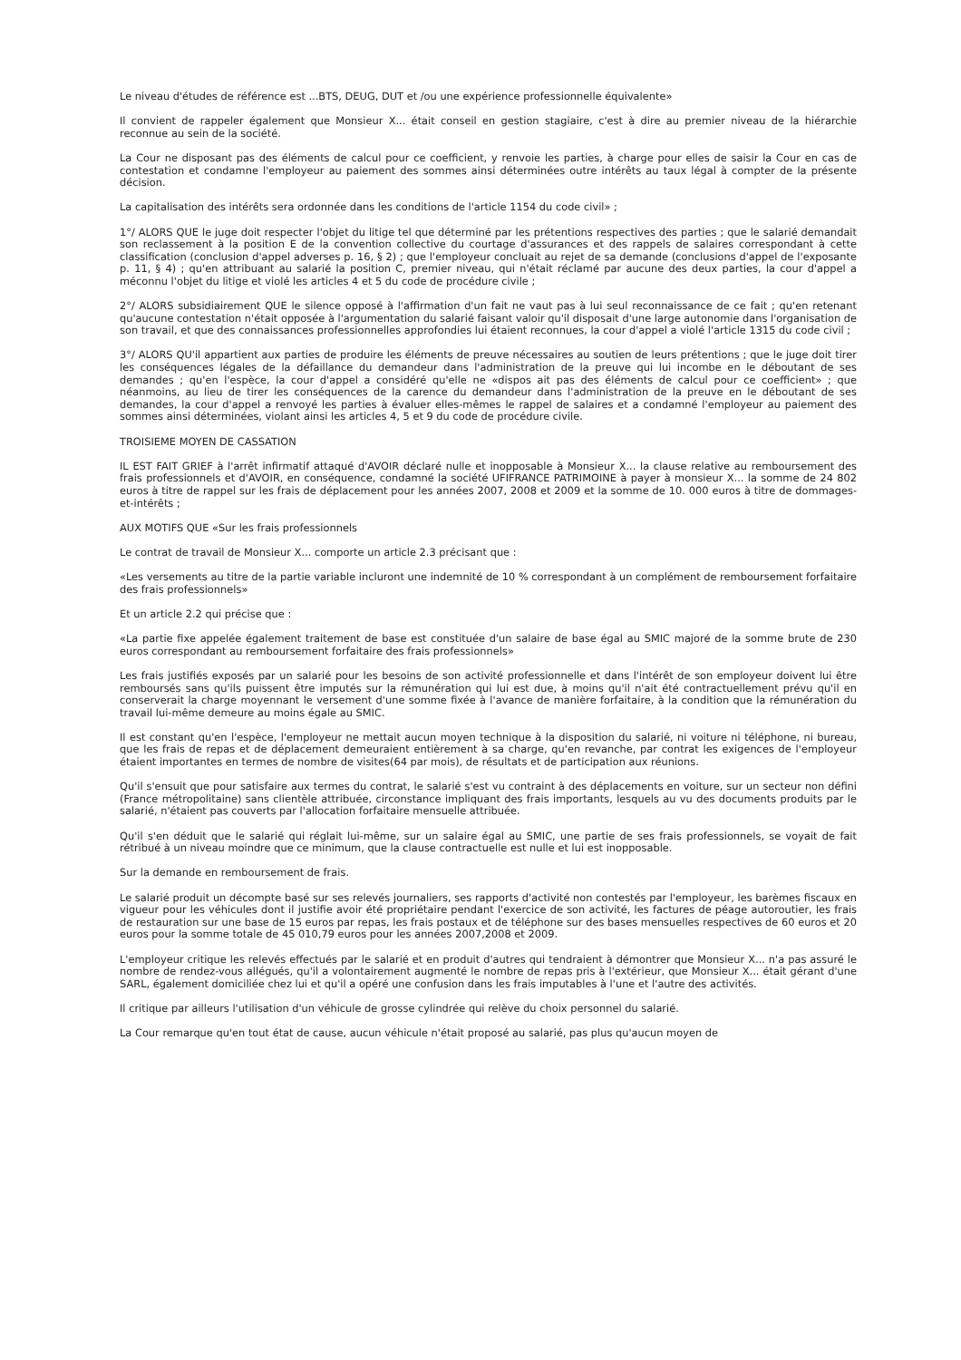Le niveau d'études de référence est ...BTS, DEUG, DUT et /ou une expérience professionnelle équivalente»
Il convient de rappeler également que Monsieur X... était conseil en gestion stagiaire, c'est à dire au premier niveau de la hiérarchie reconnue au sein de la société.
La Cour ne disposant pas des éléments de calcul pour ce coefficient, y renvoie les parties, à charge pour elles de saisir la Cour en cas de contestation et condamne l'employeur au paiement des sommes ainsi déterminées outre intérêts au taux légal à compter de la présente décision.
La capitalisation des intérêts sera ordonnée dans les conditions de l'article 1154 du code civil» ;
1°/ ALORS QUE le juge doit respecter l'objet du litige tel que déterminé par les prétentions respectives des parties ; que le salarié demandait son reclassement à la position E de la convention collective du courtage d'assurances et des rappels de salaires correspondant à cette classification (conclusion d'appel adverses p. 16, § 2) ; que l'employeur concluait au rejet de sa demande (conclusions d'appel de l'exposante p. 11, § 4) ; qu'en attribuant au salarié la position C, premier niveau, qui n'était réclamé par aucune des deux parties, la cour d'appel a méconnu l'objet du litige et violé les articles 4 et 5 du code de procédure civile ;
2°/ ALORS subsidiairement QUE le silence opposé à l'affirmation d'un fait ne vaut pas à lui seul reconnaissance de ce fait ; qu'en retenant qu'aucune contestation n'était opposée à l'argumentation du salarié faisant valoir qu'il disposait d'une large autonomie dans l'organisation de son travail, et que des connaissances professionnelles approfondies lui étaient reconnues, la cour d'appel a violé l'article 1315 du code civil ;
3°/ ALORS QU'il appartient aux parties de produire les éléments de preuve nécessaires au soutien de leurs prétentions ; que le juge doit tirer les conséquences légales de la défaillance du demandeur dans l'administration de la preuve qui lui incombe en le déboutant de ses demandes ; qu'en l'espèce, la cour d'appel a considéré qu'elle ne «dispos ait pas des éléments de calcul pour ce coefficient» ; que néanmoins, au lieu de tirer les conséquences de la carence du demandeur dans l'administration de la preuve en le déboutant de ses demandes, la cour d'appel a renvoyé les parties à évaluer elles-mêmes le rappel de salaires et a condamné l'employeur au paiement des sommes ainsi déterminées, violant ainsi les articles 4, 5 et 9 du code de procédure civile.
TROISIEME MOYEN DE CASSATION
IL EST FAIT GRIEF à l'arrêt infirmatif attaqué d'AVOIR déclaré nulle et inopposable à Monsieur X... la clause relative au remboursement des frais professionnels et d'AVOIR, en conséquence, condamné la société UFIFRANCE PATRIMOINE à payer à monsieur X... la somme de 24 802 euros à titre de rappel sur les frais de déplacement pour les années 2007, 2008 et 2009 et la somme de 10. 000 euros à titre de dommages-et-intérêts ;
AUX MOTIFS QUE «Sur les frais professionnels
Le contrat de travail de Monsieur X... comporte un article 2.3 précisant que :
«Les versements au titre de la partie variable incluront une indemnité de 10 % correspondant à un complément de remboursement forfaitaire des frais professionnels»
Et un article 2.2 qui précise que :
«La partie fixe appelée également traitement de base est constituée d'un salaire de base égal au SMIC majoré de la somme brute de 230 euros correspondant au remboursement forfaitaire des frais professionnels»
Les frais justifiés exposés par un salarié pour les besoins de son activité professionnelle et dans l'intérêt de son employeur doivent lui être remboursés sans qu'ils puissent être imputés sur la rémunération qui lui est due, à moins qu'il n'ait été contractuellement prévu qu'il en conserverait la charge moyennant le versement d'une somme fixée à l'avance de manière forfaitaire, à la condition que la rémunération du travail lui-même demeure au moins égale au SMIC.
Il est constant qu'en l'espèce, l'employeur ne mettait aucun moyen technique à la disposition du salarié, ni voiture ni téléphone, ni bureau, que les frais de repas et de déplacement demeuraient entièrement à sa charge, qu'en revanche, par contrat les exigences de l'employeur étaient importantes en termes de nombre de visites(64 par mois), de résultats et de participation aux réunions.
Qu'il s'ensuit que pour satisfaire aux termes du contrat, le salarié s'est vu contraint à des déplacements en voiture, sur un secteur non défini (France métropolitaine) sans clientèle attribuée, circonstance impliquant des frais importants, lesquels au vu des documents produits par le salarié, n'étaient pas couverts par l'allocation forfaitaire mensuelle attribuée.
Qu'il s'en déduit que le salarié qui réglait lui-même, sur un salaire égal au SMIC, une partie de ses frais professionnels, se voyait de fait rétribué à un niveau moindre que ce minimum, que la clause contractuelle est nulle et lui est inopposable.
Sur la demande en remboursement de frais.
Le salarié produit un décompte basé sur ses relevés journaliers, ses rapports d'activité non contestés par l'employeur, les barèmes fiscaux en vigueur pour les véhicules dont il justifie avoir été propriétaire pendant l'exercice de son activité, les factures de péage autoroutier, les frais de restauration sur une base de 15 euros par repas, les frais postaux et de téléphone sur des bases mensuelles respectives de 60 euros et 20 euros pour la somme totale de 45 010,79 euros pour les années 2007,2008 et 2009.
L'employeur critique les relevés effectués par le salarié et en produit d'autres qui tendraient à démontrer que Monsieur X... n'a pas assuré le nombre de rendez-vous allégués, qu'il a volontairement augmenté le nombre de repas pris à l'extérieur, que Monsieur X... était gérant d'une SARL, également domiciliée chez lui et qu'il a opéré une confusion dans les frais imputables à l'une et l'autre des activités.
Il critique par ailleurs l'utilisation d'un véhicule de grosse cylindrée qui relève du choix personnel du salarié.
La Cour remarque qu'en tout état de cause, aucun véhicule n'était proposé au salarié, pas plus qu'aucun moyen de